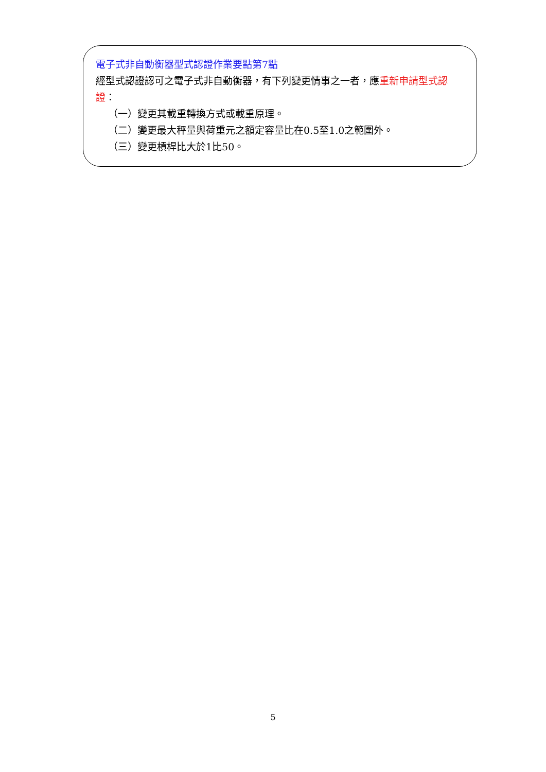電子式非自動衡器型式認證作業要點第7點
經型式認證認可之電子式非自動衡器，有下列變更情事之一者，應重新申請型式認證：
（一）變更其載重轉換方式或載重原理。
（二）變更最大秤量與荷重元之額定容量比在0.5至1.0之範圍外。
（三）變更槓桿比大於1比50。
5